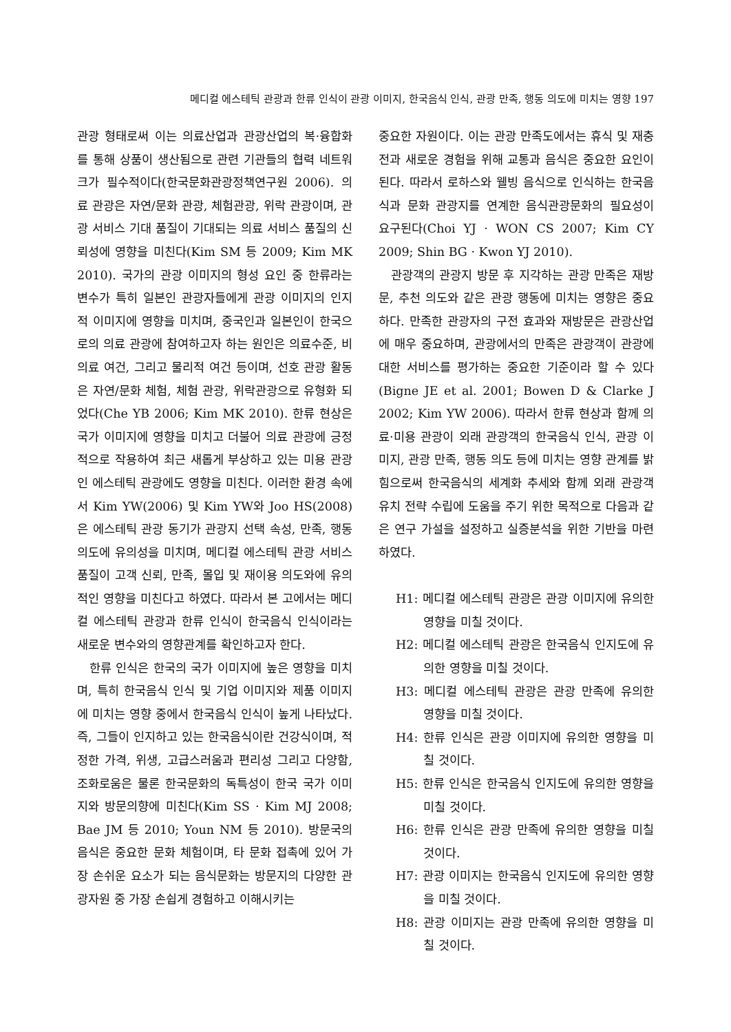메디컬 에스테틱 관광과 한류 인식이 관광 이미지, 한국음식 인식, 관광 만족, 행동 의도에 미치는 영향 197
관광 형태로써 이는 의료산업과 관광산업의 복·융합화를 통해 상품이 생산됨으로 관련 기관들의 협력 네트워크가 필수적이다(한국문화관광정책연구원 2006). 의료 관광은 자연/문화 관광, 체험관광, 위락 관광이며, 관광 서비스 기대 품질이 기대되는 의료 서비스 품질의 신뢰성에 영향을 미친다(Kim SM 등 2009; Kim MK 2010). 국가의 관광 이미지의 형성 요인 중 한류라는 변수가 특히 일본인 관광자들에게 관광 이미지의 인지적 이미지에 영향을 미치며, 중국인과 일본인이 한국으로의 의료 관광에 참여하고자 하는 원인은 의료수준, 비의료 여건, 그리고 물리적 여건 등이며, 선호 관광 활동은 자연/문화 체험, 체험 관광, 위락관광으로 유형화 되었다(Che YB 2006; Kim MK 2010). 한류 현상은 국가 이미지에 영향을 미치고 더불어 의료 관광에 긍정적으로 작용하여 최근 새롭게 부상하고 있는 미용 관광인 에스테틱 관광에도 영향을 미친다. 이러한 환경 속에서 Kim YW(2006) 및 Kim YW와 Joo HS(2008)은 에스테틱 관광 동기가 관광지 선택 속성, 만족, 행동 의도에 유의성을 미치며, 메디컬 에스테틱 관광 서비스 품질이 고객 신뢰, 만족, 몰입 및 재이용 의도와에 유의적인 영향을 미친다고 하였다. 따라서 본 고에서는 메디컬 에스테틱 관광과 한류 인식이 한국음식 인식이라는 새로운 변수와의 영향관계를 확인하고자 한다.
한류 인식은 한국의 국가 이미지에 높은 영향을 미치며, 특히 한국음식 인식 및 기업 이미지와 제품 이미지에 미치는 영향 중에서 한국음식 인식이 높게 나타났다. 즉, 그들이 인지하고 있는 한국음식이란 건강식이며, 적정한 가격, 위생, 고급스러움과 편리성 그리고 다양함, 조화로움은 물론 한국문화의 독특성이 한국 국가 이미지와 방문의향에 미친다(Kim SS · Kim MJ 2008; Bae JM 등 2010; Youn NM 등 2010). 방문국의 음식은 중요한 문화 체험이며, 타 문화 접촉에 있어 가장 손쉬운 요소가 되는 음식문화는 방문지의 다양한 관광자원 중 가장 손쉽게 경험하고 이해시키는
중요한 자원이다. 이는 관광 만족도에서는 휴식 및 재충전과 새로운 경험을 위해 교통과 음식은 중요한 요인이 된다. 따라서 로하스와 웰빙 음식으로 인식하는 한국음식과 문화 관광지를 연계한 음식관광문화의 필요성이 요구된다(Choi YJ · WON CS 2007; Kim CY 2009; Shin BG · Kwon YJ 2010).
관광객의 관광지 방문 후 지각하는 관광 만족은 재방문, 추천 의도와 같은 관광 행동에 미치는 영향은 중요하다. 만족한 관광자의 구전 효과와 재방문은 관광산업에 매우 중요하며, 관광에서의 만족은 관광객이 관광에 대한 서비스를 평가하는 중요한 기준이라 할 수 있다(Bigne JE et al. 2001; Bowen D & Clarke J 2002; Kim YW 2006). 따라서 한류 현상과 함께 의료·미용 관광이 외래 관광객의 한국음식 인식, 관광 이미지, 관광 만족, 행동 의도 등에 미치는 영향 관계를 밝힘으로써 한국음식의 세계화 추세와 함께 외래 관광객 유치 전략 수립에 도움을 주기 위한 목적으로 다음과 같은 연구 가설을 설정하고 실증분석을 위한 기반을 마련하였다.
H1: 메디컬 에스테틱 관광은 관광 이미지에 유의한 영향을 미칠 것이다.
H2: 메디컬 에스테틱 관광은 한국음식 인지도에 유의한 영향을 미칠 것이다.
H3: 메디컬 에스테틱 관광은 관광 만족에 유의한 영향을 미칠 것이다.
H4: 한류 인식은 관광 이미지에 유의한 영향을 미칠 것이다.
H5: 한류 인식은 한국음식 인지도에 유의한 영향을 미칠 것이다.
H6: 한류 인식은 관광 만족에 유의한 영향을 미칠 것이다.
H7: 관광 이미지는 한국음식 인지도에 유의한 영향을 미칠 것이다.
H8: 관광 이미지는 관광 만족에 유의한 영향을 미칠 것이다.